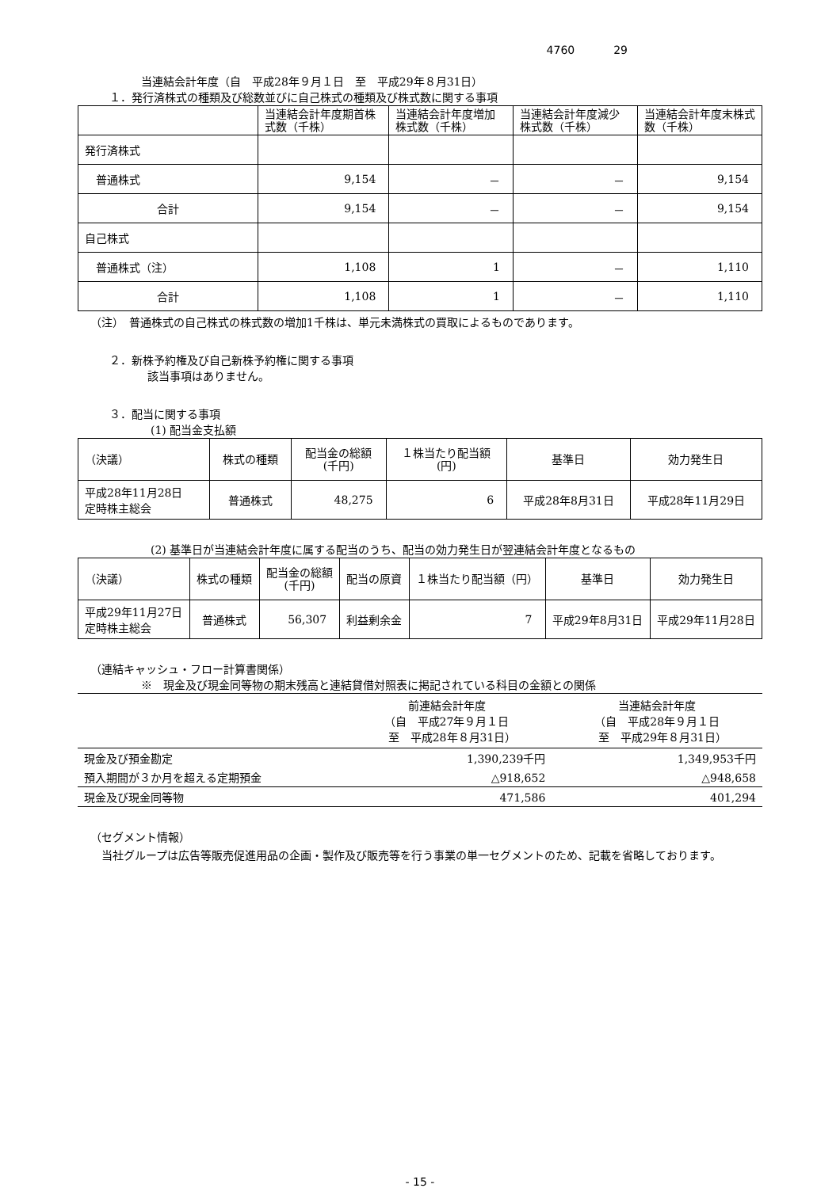4760 29
当連結会計年度（自　平成28年９月１日　至　平成29年８月31日）
１．発行済株式の種類及び総数並びに自己株式の種類及び株式数に関する事項
| | 当連結会計年度期首株式数（千株） | 当連結会計年度増加株式数（千株） | 当連結会計年度減少株式数（千株） | 当連結会計年度末株式数（千株） |
| --- | --- | --- | --- | --- |
| 発行済株式 | | | | |
| 普通株式 | 9,154 | － | － | 9,154 |
| 合計 | 9,154 | － | － | 9,154 |
| 自己株式 | | | | |
| 普通株式（注） | 1,108 | 1 | － | 1,110 |
| 合計 | 1,108 | 1 | － | 1,110 |
（注）　普通株式の自己株式の株式数の増加1千株は、単元未満株式の買取によるものであります。
２．新株予約権及び自己新株予約権に関する事項
該当事項はありません。
３．配当に関する事項
(1) 配当金支払額
| （決議） | 株式の種類 | 配当金の総額 (千円) | １株当たり配当額 (円) | 基準日 | 効力発生日 |
| --- | --- | --- | --- | --- | --- |
| 平成28年11月28日 定時株主総会 | 普通株式 | 48,275 | 6 | 平成28年8月31日 | 平成28年11月29日 |
(2) 基準日が当連結会計年度に属する配当のうち、配当の効力発生日が翌連結会計年度となるもの
| （決議） | 株式の種類 | 配当金の総額 (千円) | 配当の原資 | １株当たり配当額（円） | 基準日 | 効力発生日 |
| --- | --- | --- | --- | --- | --- | --- |
| 平成29年11月27日 定時株主総会 | 普通株式 | 56,307 | 利益剰余金 | 7 | 平成29年8月31日 | 平成29年11月28日 |
（連結キャッシュ・フロー計算書関係）
※　現金及び現金同等物の期末残高と連結貸借対照表に掲記されている科目の金額との関係
| | 前連結会計年度 （自 平成27年９月１日 至 平成28年８月31日） | 当連結会計年度 （自 平成28年９月１日 至 平成29年８月31日） |
| 現金及び預金勘定 | 1,390,239千円 | 1,349,953千円 |
| 預入期間が３か月を超える定期預金 | △918,652 | △948,658 |
| 現金及び現金同等物 | 471,586 | 401,294 |
（セグメント情報）
当社グループは広告等販売促進用品の企画・製作及び販売等を行う事業の単一セグメントのため、記載を省略しております。
- 15 -